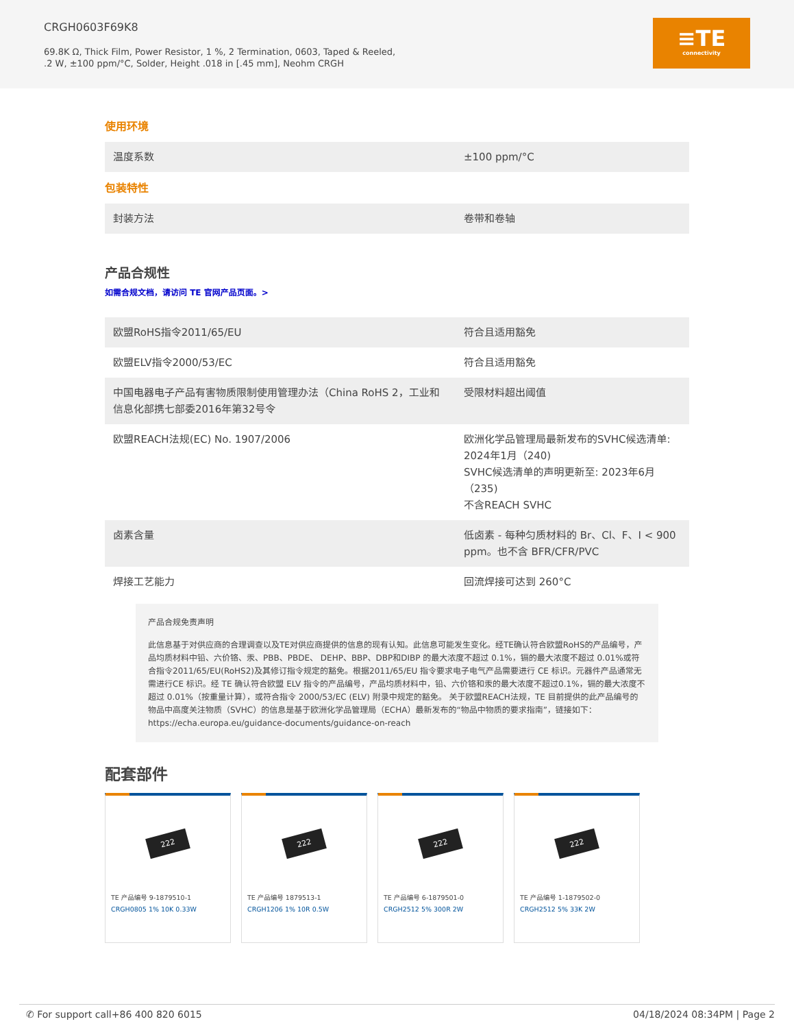CRGH0603F69K8
69.8K Ω, Thick Film, Power Resistor, 1 %, 2 Termination, 0603, Taped & Reeled, .2 W, ±100 ppm/°C, Solder, Height .018 in [.45 mm], Neohm CRGH
≡TE
connectivity
使用环境
| 温度系数 | ±100 ppm/°C |
包装特性
| 封装方法 | 卷带和卷轴 |
产品合规性
如需合规文档，请访问 TE 官网产品页面。>
| 欧盟RoHS指令2011/65/EU | 符合且适用豁免 |
| 欧盟ELV指令2000/53/EC | 符合且适用豁免 |
| 中国电器电子产品有害物质限制使用管理办法（China RoHS 2，工业和信息化部携七部委2016年第32号令 | 受限材料超出阈值 |
| 欧盟REACH法规(EC) No. 1907/2006 | 欧洲化学品管理局最新发布的SVHC候选清单: 2024年1月（240) SVHC候选清单的声明更新至: 2023年6月（235) 不含REACH SVHC |
| 卤素含量 | 低卤素 - 每种匀质材料的 Br、Cl、F、I < 900 ppm。也不含 BFR/CFR/PVC |
| 焊接工艺能力 | 回流焊接可达到 260°C |
产品合规免责声明
此信息基于对供应商的合理调查以及TE对供应商提供的信息的现有认知。此信息可能发生变化。经TE确认符合欧盟RoHS的产品编号，产品均质材料中铅、六价铬、汞、PBB、PBDE、 DEHP、BBP、DBP和DIBP 的最大浓度不超过 0.1%，镉的最大浓度不超过 0.01%或符合指令2011/65/EU(RoHS2)及其修订指令规定的豁免。根据2011/65/EU 指令要求电子电气产品需要进行 CE 标识。元器件产品通常无需进行CE 标识。经 TE 确认符合欧盟 ELV 指令的产品编号，产品均质材料中，铅、六价铬和汞的最大浓度不超过0.1%，镉的最大浓度不超过 0.01%（按重量计算），或符合指令 2000/53/EC (ELV) 附录中规定的豁免。 关于欧盟REACH法规，TE 目前提供的此产品编号的物品中高度关注物质（SVHC）的信息是基于欧洲化学品管理局（ECHA）最新发布的“物品中物质的要求指南”，链接如下：https://echa.europa.eu/guidance-documents/guidance-on-reach
配套部件
222
TE 产品编号 9-1879510-1
CRGH0805 1% 10K 0.33W
222
TE 产品编号 1879513-1
CRGH1206 1% 10R 0.5W
222
TE 产品编号 6-1879501-0
CRGH2512 5% 300R 2W
222
TE 产品编号 1-1879502-0
CRGH2512 5% 33K 2W
✆ For support call+86 400 820 6015 04/18/2024 08:34PM | Page 2